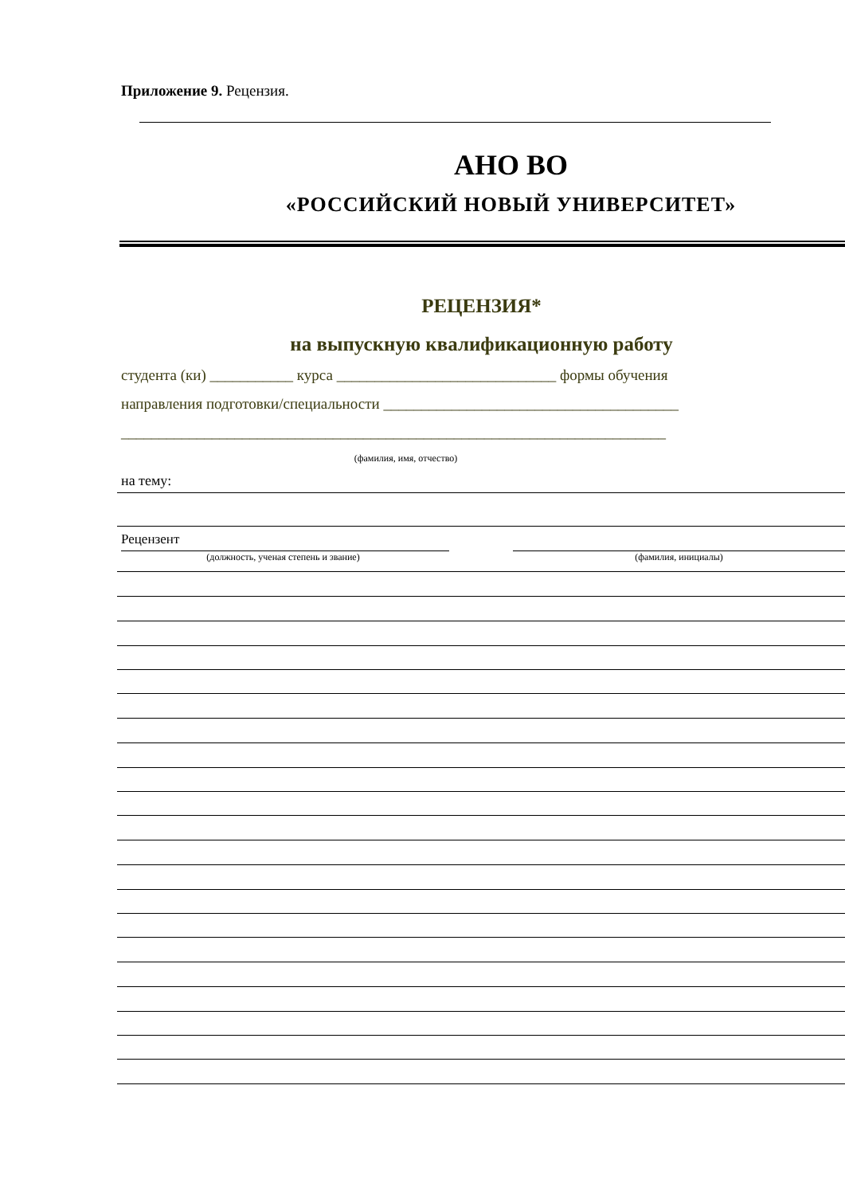Приложение 9. Рецензия.
АНО ВО
«РОССИЙСКИЙ НОВЫЙ УНИВЕРСИТЕТ»
РЕЦЕНЗИЯ*
на выпускную квалификационную работу
студента (ки) ___________ курса _____________________________ формы обучения
направления подготовки/специальности _______________________________________
________________________________________________________________________
(фамилия, имя, отчество)
на тему:
Рецензент
(должность, ученая степень и звание) (фамилия, инициалы)